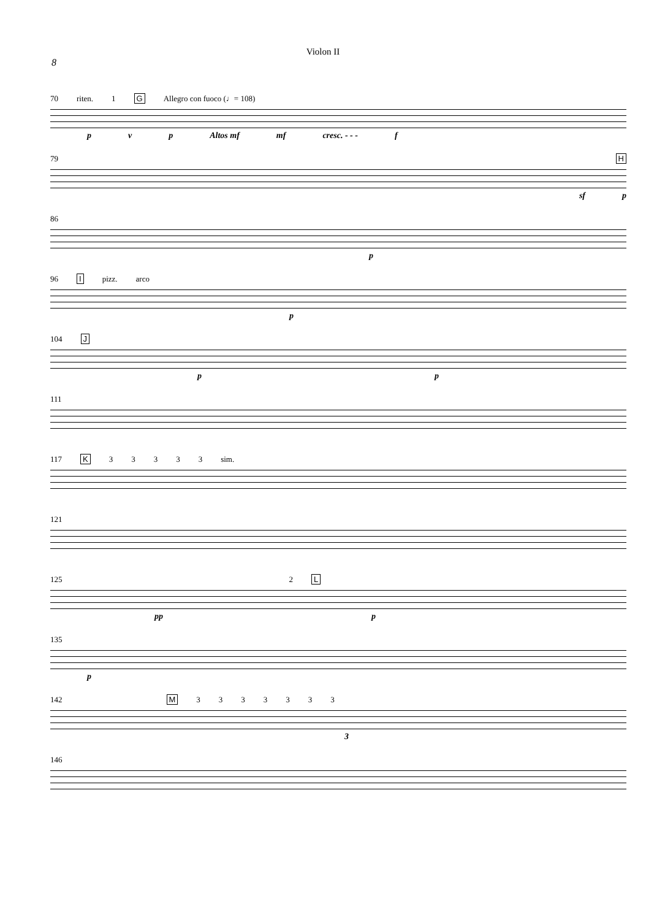Violon II
8
70 riten. 1 G Allegro con fuoco (♩= 108)
p v p Altos mf mf cresc. - - - f
79 H
sf p
86
p
96 I pizz. arco
p
104 J
p p
111
117 K 33333 sim.
121
125 2 L
pp p
135
p
142 M 3333333
3
146